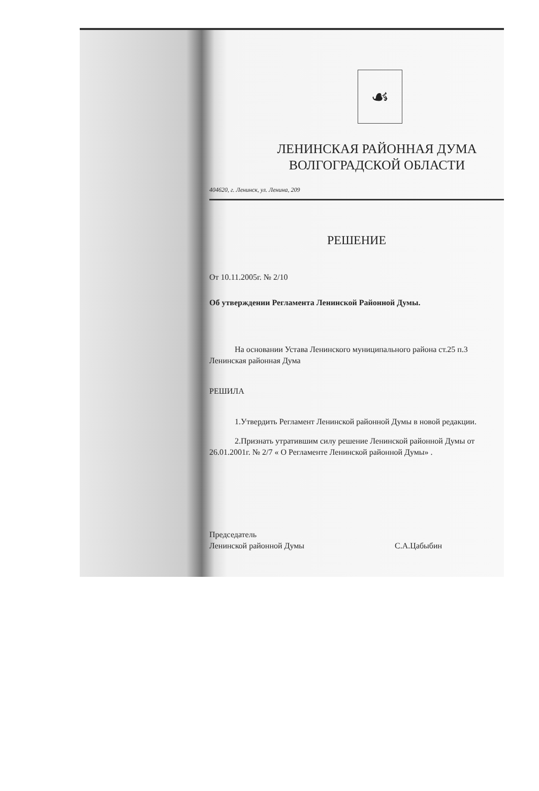☙
ЛЕНИНСКАЯ РАЙОННАЯ ДУМА
ВОЛГОГРАДСКОЙ ОБЛАСТИ
404620, г. Ленинск, ул. Ленина, 209
РЕШЕНИЕ
От 10.11.2005г. № 2/10
Об утверждении Регламента Ленинской Районной Думы.
На основании Устава Ленинского муниципального района ст.25 п.3
Ленинская районная Дума
РЕШИЛА
1.Утвердить Регламент Ленинской районной Думы в новой редакции.
2.Признать утратившим силу решение Ленинской районной Думы от
26.01.2001г. № 2/7 « О Регламенте Ленинской районной Думы» .
Председатель
Ленинской районной Думы С.А.Цабыбин